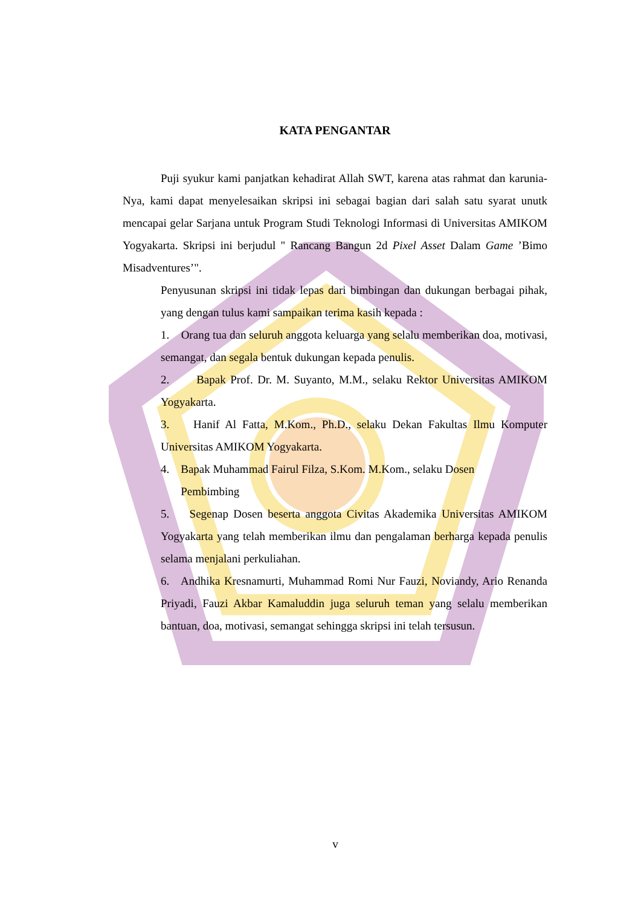KATA PENGANTAR
Puji syukur kami panjatkan kehadirat Allah SWT, karena atas rahmat dan karunia-Nya, kami dapat menyelesaikan skripsi ini sebagai bagian dari salah satu syarat unutk mencapai gelar Sarjana untuk Program Studi Teknologi Informasi di Universitas AMIKOM Yogyakarta. Skripsi ini berjudul " Rancang Bangun 2d Pixel Asset Dalam Game ’Bimo Misadventures’".
Penyusunan skripsi ini tidak lepas dari bimbingan dan dukungan berbagai pihak, yang dengan tulus kami sampaikan terima kasih kepada :
1. Orang tua dan seluruh anggota keluarga yang selalu memberikan doa, motivasi, semangat, dan segala bentuk dukungan kepada penulis.
2. Bapak Prof. Dr. M. Suyanto, M.M., selaku Rektor Universitas AMIKOM Yogyakarta.
3. Hanif Al Fatta, M.Kom., Ph.D., selaku Dekan Fakultas Ilmu Komputer Universitas AMIKOM Yogyakarta.
4. Bapak Muhammad Fairul Filza, S.Kom. M.Kom., selaku Dosen
Pembimbing
5. Segenap Dosen beserta anggota Civitas Akademika Universitas AMIKOM Yogyakarta yang telah memberikan ilmu dan pengalaman berharga kepada penulis selama menjalani perkuliahan.
6. Andhika Kresnamurti, Muhammad Romi Nur Fauzi, Noviandy, Ario Renanda Priyadi, Fauzi Akbar Kamaluddin juga seluruh teman yang selalu memberikan bantuan, doa, motivasi, semangat sehingga skripsi ini telah tersusun.
v